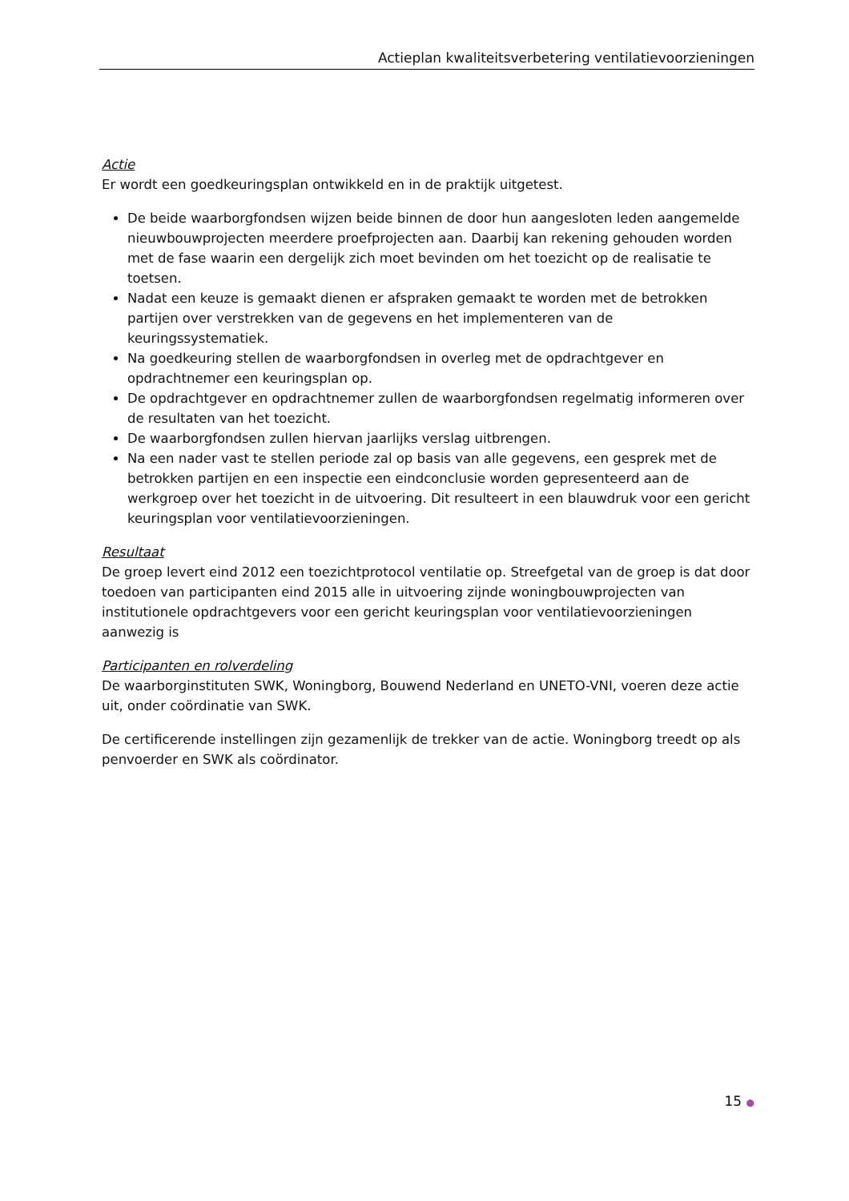Actieplan kwaliteitsverbetering ventilatievoorzieningen
Actie
Er wordt een goedkeuringsplan ontwikkeld en in de praktijk uitgetest.
De beide waarborgfondsen wijzen beide binnen de door hun aangesloten leden aangemelde nieuwbouwprojecten meerdere proefprojecten aan. Daarbij kan rekening gehouden worden met de fase waarin een dergelijk zich moet bevinden om het toezicht op de realisatie te toetsen.
Nadat een keuze is gemaakt dienen er afspraken gemaakt te worden met de betrokken partijen over verstrekken van de gegevens en het implementeren van de keuringssystematiek.
Na goedkeuring stellen de waarborgfondsen in overleg met de opdrachtgever en opdrachtnemer een keuringsplan op.
De opdrachtgever en opdrachtnemer zullen de waarborgfondsen regelmatig informeren over de resultaten van het toezicht.
De waarborgfondsen zullen hiervan jaarlijks verslag uitbrengen.
Na een nader vast te stellen periode zal op basis van alle gegevens, een gesprek met de betrokken partijen en een inspectie een eindconclusie worden gepresenteerd aan de werkgroep over het toezicht in de uitvoering. Dit resulteert in een blauwdruk voor een gericht keuringsplan voor ventilatievoorzieningen.
Resultaat
De groep levert eind 2012 een toezichtprotocol ventilatie op. Streefgetal van de groep is dat door toedoen van participanten eind 2015 alle in uitvoering zijnde woningbouwprojecten van institutionele opdrachtgevers voor een gericht keuringsplan voor ventilatievoorzieningen aanwezig is
Participanten en rolverdeling
De waarborginstituten SWK, Woningborg, Bouwend Nederland en UNETO-VNI, voeren deze actie uit, onder coördinatie van SWK.
De certificerende instellingen zijn gezamenlijk de trekker van de actie. Woningborg treedt op als penvoerder en SWK als coördinator.
15 ●